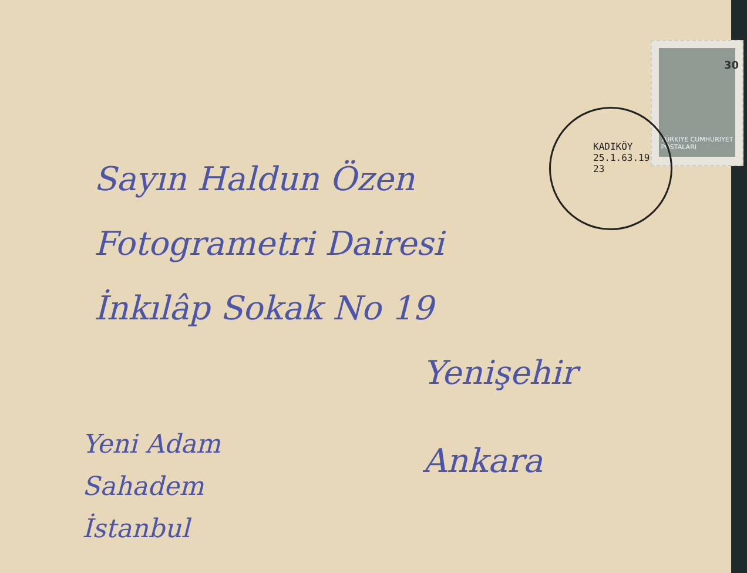30
TÜRKIYE CUMHURIYET
POSTALARI
KADIKÖY 25.1.63.19 23
Sayın Haldun Özen
Fotogrametri Dairesi
İnkılâp Sokak No 19
Yenişehir
Ankara
Yeni Adam
Sahadem
İstanbul